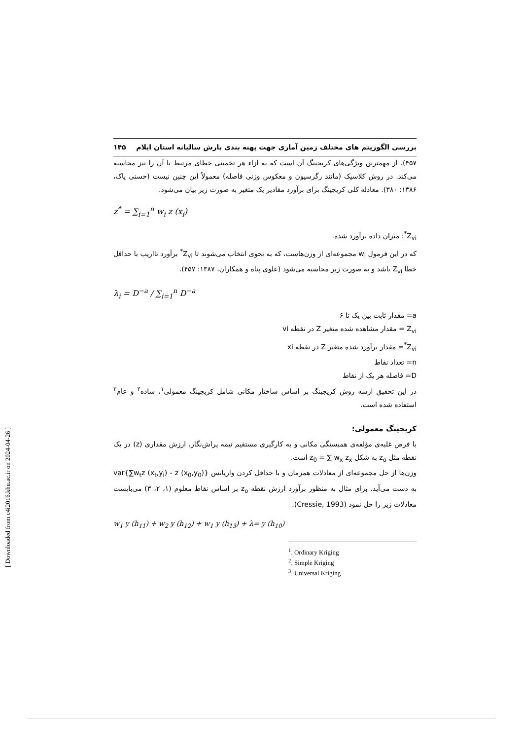بررسی الگوریتم های مختلف زمین آماری جهت پهنه بندی بارش سالیانه استان ایلام ۱۴۵
۴۵۷). از مهمترین ویژگی‌های کریجینگ آن است که به ازاء هر تخمینی خطای مرتبط با آن را نیز محاسبه می‌کند. در روش کلاسیک (مانند رگرسیون و معکوس وزنی فاصله) معمولاً این چنین نیست (حسنی پاک، ۱۳۸۶: ۳۸۰). معادله کلی کریجینگ برای برآورد مقادیر یک متغیر به صورت زیر بیان می‌شود.
z<sup>*</sup> = ∑<sub>i=1</sub><sup>n</sup> w<sub>i</sub> z (x<sub>i</sub>)
Z<sub>vi</sub><sup>*</sup>: میزان داده برآورد شده.
که در این فرمول w<sub>i</sub> مجموعه‌ای از وزن‌هاست، که به نحوی انتخاب می‌شوند تا Z<sub>vi</sub><sup>*</sup> برآورد نااریب با حداقل خطا Z<sub>vi</sub> باشد و به صورت زیر محاسبه می‌شود (علوی پناه و همکاران، ۱۳۸۷: ۴۵۷).
λ<sub>i</sub> = D<sup>−a</sup> / ∑<sub>i=1</sub><sup>n</sup> D<sup>−a</sup>
a= مقدار ثابت بین یک تا ۶
Z<sub>vi</sub> = مقدار مشاهده شده متغیر Z در نقطه vi
Z<sub>vi</sub><sup>*</sup>= مقدار برآورد شده متغیر Z در نقطه xi
n= تعداد نقاط
D= فاصله هر یک از نقاط
در این تحقیق ازسه روش کریجینگ بر اساس ساختار مکانی شامل کریجینگ معمولی<sup>۱</sup>، ساده<sup>۲</sup> و عام<sup>۳</sup> استفاده شده است.
کریجینگ معمولی:
با فرض غلبه‌ی مؤلفه‌ی همبستگی مکانی و به کارگیری مستقیم نیمه پراش‌نگار، ارزش مقداری (z) در یک نقطه مثل z<sub>o</sub> به شکل z<sub>0</sub> = ∑ w<sub>x</sub> z<sub>x</sub> است.
وزن‌ها از حل مجموعه‌ای از معادلات همزمان و با حداقل کردن واریانس var{∑w<sub>t</sub>z (x<sub>t</sub>,y<sub>i</sub>) - z (x<sub>0</sub>,y<sub>0</sub>)} به دست می‌آید. برای مثال به منظور برآورد ارزش نقطه z<sub>o</sub> بر اساس نقاط معلوم (۱، ۲، ۳) می‌بایست معادلات زیر را حل نمود (Cressie, 1993).
w<sub>1</sub> y (h<sub>11</sub>) + w<sub>2</sub> y (h<sub>12</sub>) + w<sub>1</sub> y (h<sub>13</sub>) + λ= y (h<sub>10</sub>)
<sup>1</sup>. Ordinary Kriging
<sup>2</sup>. Simple Kriging
<sup>3</sup>. Universal Kriging
[ Downloaded from c4i2016.khu.ac.ir on 2024-04-26 ]